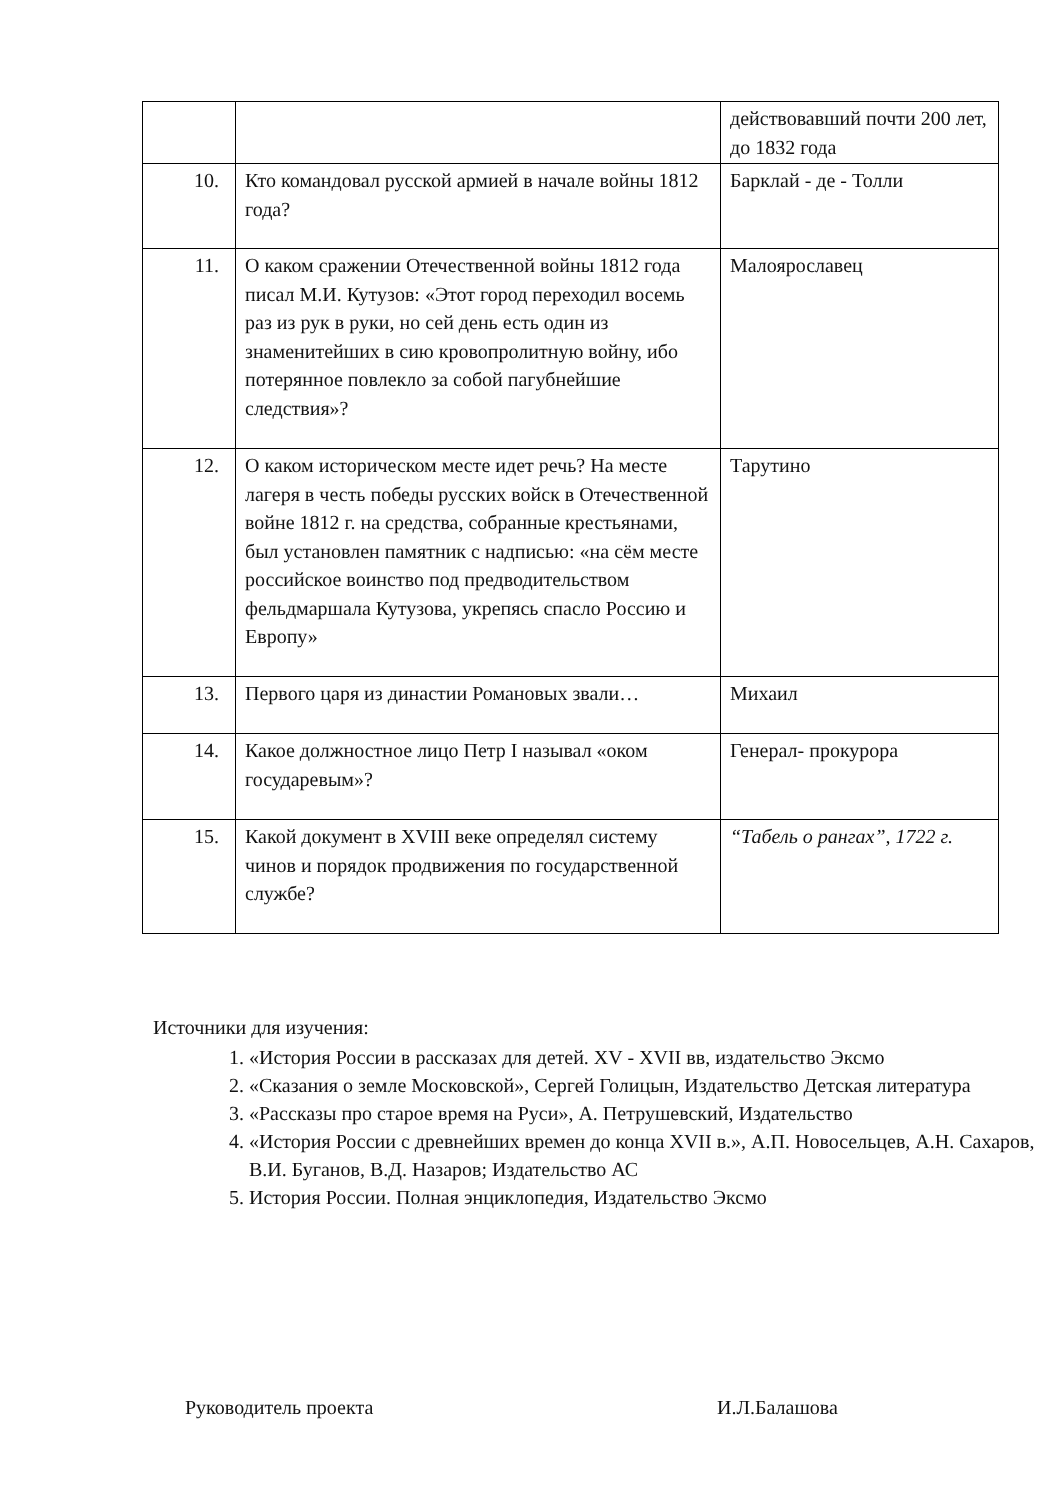| | | действовавший почти 200 лет, до 1832 года |
| 10. | Кто командовал русской армией в начале войны 1812 года? | Барклай - де - Толли |
| 11. | О каком сражении Отечественной войны 1812 года писал М.И. Кутузов: «Этот город переходил восемь раз из рук в руки, но сей день есть один из знаменитейших в сию кровопролитную войну, ибо потерянное повлекло за собой пагубнейшие следствия»? | Малоярославец |
| 12. | О каком историческом месте идет речь? На месте лагеря в честь победы русских войск в Отечественной войне 1812 г. на средства, собранные крестьянами, был установлен памятник с надписью: «на сём месте российское воинство под предводительством фельдмаршала Кутузова, укрепясь спасло Россию и Европу» | Тарутино |
| 13. | Первого царя из династии Романовых звали… | Михаил |
| 14. | Какое должностное лицо Петр I называл «оком государевым»? | Генерал- прокурора |
| 15. | Какой документ в XVIII веке определял систему чинов и порядок продвижения по государственной службе? | “Табель о рангах”, 1722 г. |
Источники для изучения:
1. «История России в рассказах для детей. XV - XVII вв, издательство Эксмо
2. «Сказания о земле Московской», Сергей Голицын, Издательство Детская литература
3. «Рассказы про старое время на Руси», А. Петрушевский, Издательство
4. «История России с древнейших времен до конца XVII в.», А.П. Новосельцев, А.Н. Сахаров, В.И. Буганов, В.Д. Назаров; Издательство АС
5. История России. Полная энциклопедия, Издательство Эксмо
Руководитель проекта И.Л.Балашова